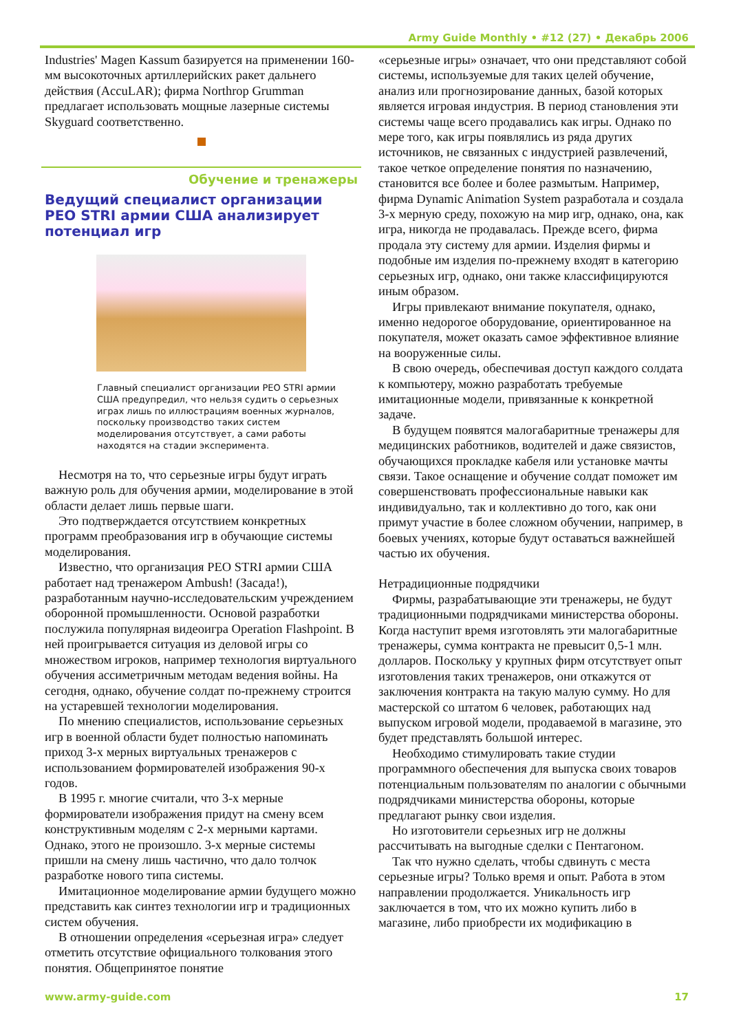Army Guide Monthly • #12 (27) • Декабрь 2006
Industries' Magen Kassum базируется на применении 160-мм высокоточных артиллерийских ракет дальнего действия (AccuLAR); фирма Northrop Grumman предлагает использовать мощные лазерные системы Skyguard соответственно.
Обучение и тренажеры
Ведущий специалист организации PEO STRI армии США анализирует потенциал игр
Главный специалист организации PEO STRI армии США предупредил, что нельзя судить о серьезных играх лишь по иллюстрациям военных журналов, поскольку производство таких систем моделирования отсутствует, а сами работы находятся на стадии эксперимента.
Несмотря на то, что серьезные игры будут играть важную роль для обучения армии, моделирование в этой области делает лишь первые шаги.
Это подтверждается отсутствием конкретных программ преобразования игр в обучающие системы моделирования.
Известно, что организация PEO STRI армии США работает над тренажером Ambush! (Засада!), разработанным научно-исследовательским учреждением оборонной промышленности. Основой разработки послужила популярная видеоигра Operation Flashpoint. В ней проигрывается ситуация из деловой игры со множеством игроков, например технология виртуального обучения ассиметричным методам ведения войны. На сегодня, однако, обучение солдат по-прежнему строится на устаревшей технологии моделирования.
По мнению специалистов, использование серьезных игр в военной области будет полностью напоминать приход 3-х мерных виртуальных тренажеров с использованием формирователей изображения 90-х годов.
В 1995 г. многие считали, что 3-х мерные формирователи изображения придут на смену всем конструктивным моделям с 2-х мерными картами. Однако, этого не произошло. 3-х мерные системы пришли на смену лишь частично, что дало толчок разработке нового типа системы.
Имитационное моделирование армии будущего можно представить как синтез технологии игр и традиционных систем обучения.
В отношении определения «серьезная игра» следует отметить отсутствие официального толкования этого понятия. Общепринятое понятие
«серьезные игры» означает, что они представляют собой системы, используемые для таких целей обучение, анализ или прогнозирование данных, базой которых является игровая индустрия. В период становления эти системы чаще всего продавались как игры. Однако по мере того, как игры появлялись из ряда других источников, не связанных с индустрией развлечений, такое четкое определение понятия по назначению, становится все более и более размытым. Например, фирма Dynamic Animation System разработала и создала 3-х мерную среду, похожую на мир игр, однако, она, как игра, никогда не продавалась. Прежде всего, фирма продала эту систему для армии. Изделия фирмы и подобные им изделия по-прежнему входят в категорию серьезных игр, однако, они также классифицируются иным образом.
Игры привлекают внимание покупателя, однако, именно недорогое оборудование, ориентированное на покупателя, может оказать самое эффективное влияние на вооруженные силы.
В свою очередь, обеспечивая доступ каждого солдата к компьютеру, можно разработать требуемые имитационные модели, привязанные к конкретной задаче.
В будущем появятся малогабаритные тренажеры для медицинских работников, водителей и даже связистов, обучающихся прокладке кабеля или установке мачты связи. Такое оснащение и обучение солдат поможет им совершенствовать профессиональные навыки как индивидуально, так и коллективно до того, как они примут участие в более сложном обучении, например, в боевых учениях, которые будут оставаться важнейшей частью их обучения.
Нетрадиционные подрядчики
Фирмы, разрабатывающие эти тренажеры, не будут традиционными подрядчиками министерства обороны. Когда наступит время изготовлять эти малогабаритные тренажеры, сумма контракта не превысит 0,5-1 млн. долларов. Поскольку у крупных фирм отсутствует опыт изготовления таких тренажеров, они откажутся от заключения контракта на такую малую сумму. Но для мастерской со штатом 6 человек, работающих над выпуском игровой модели, продаваемой в магазине, это будет представлять большой интерес.
Необходимо стимулировать такие студии программного обеспечения для выпуска своих товаров потенциальным пользователям по аналогии с обычными подрядчиками министерства обороны, которые предлагают рынку свои изделия.
Но изготовители серьезных игр не должны рассчитывать на выгодные сделки с Пентагоном.
Так что нужно сделать, чтобы сдвинуть с места серьезные игры? Только время и опыт. Работа в этом направлении продолжается. Уникальность игр заключается в том, что их можно купить либо в магазине, либо приобрести их модификацию в
www.army-guide.com 17